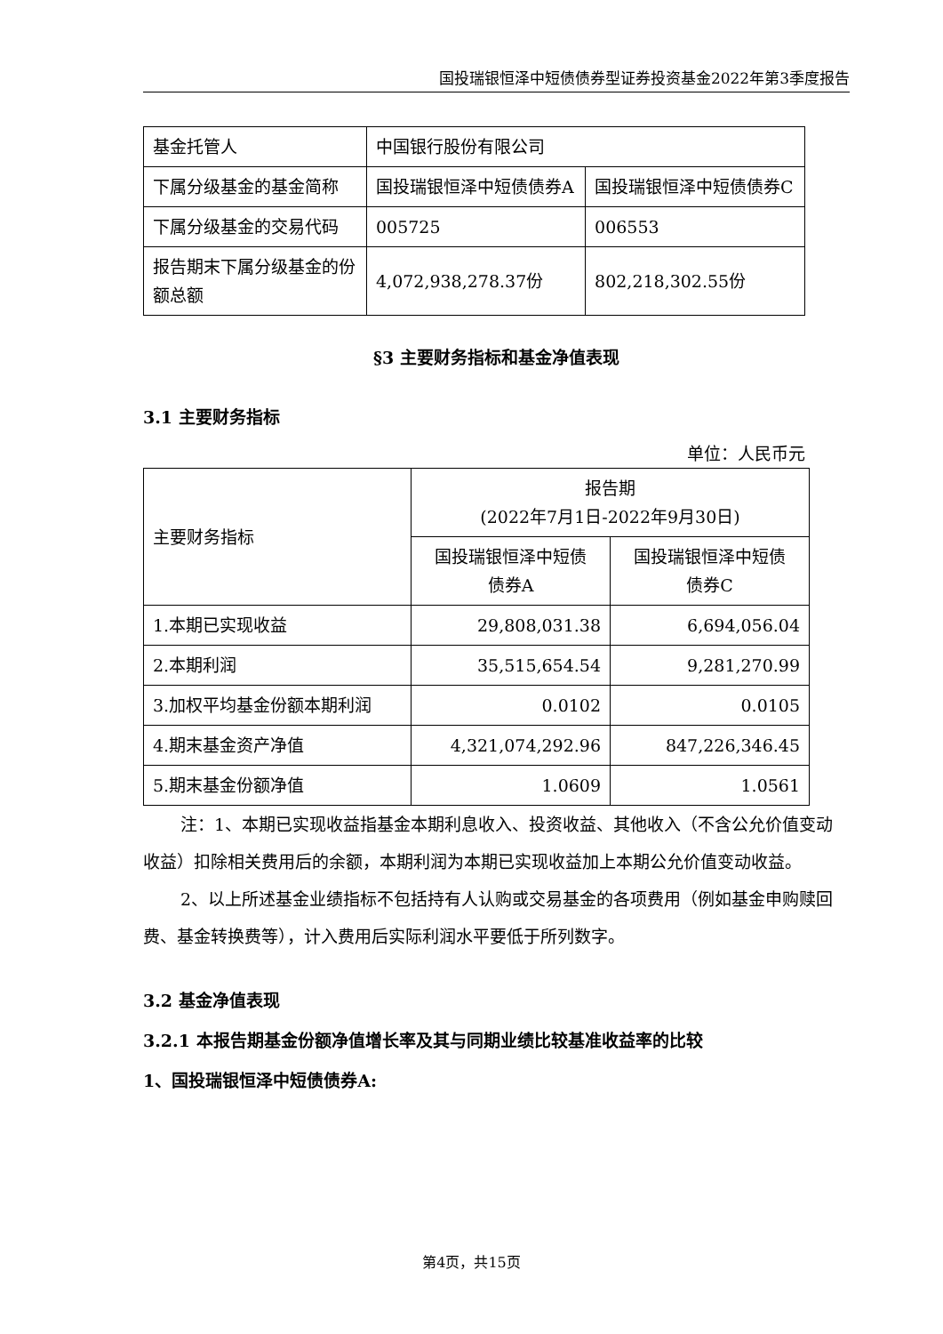国投瑞银恒泽中短债债券型证券投资基金2022年第3季度报告
| 基金托管人 | 中国银行股份有限公司 | |
| 下属分级基金的基金简称 | 国投瑞银恒泽中短债债券A | 国投瑞银恒泽中短债债券C |
| 下属分级基金的交易代码 | 005725 | 006553 |
| 报告期末下属分级基金的份额总额 | 4,072,938,278.37份 | 802,218,302.55份 |
§3 主要财务指标和基金净值表现
3.1 主要财务指标
单位：人民币元
| 主要财务指标 | 报告期 (2022年7月1日-2022年9月30日) | |
| | 国投瑞银恒泽中短债 债券A | 国投瑞银恒泽中短债 债券C |
| 1.本期已实现收益 | 29,808,031.38 | 6,694,056.04 |
| 2.本期利润 | 35,515,654.54 | 9,281,270.99 |
| 3.加权平均基金份额本期利润 | 0.0102 | 0.0105 |
| 4.期末基金资产净值 | 4,321,074,292.96 | 847,226,346.45 |
| 5.期末基金份额净值 | 1.0609 | 1.0561 |
注：1、本期已实现收益指基金本期利息收入、投资收益、其他收入（不含公允价值变动收益）扣除相关费用后的余额，本期利润为本期已实现收益加上本期公允价值变动收益。
2、以上所述基金业绩指标不包括持有人认购或交易基金的各项费用（例如基金申购赎回费、基金转换费等），计入费用后实际利润水平要低于所列数字。
3.2 基金净值表现
3.2.1 本报告期基金份额净值增长率及其与同期业绩比较基准收益率的比较
1、国投瑞银恒泽中短债债券A:
第4页，共15页